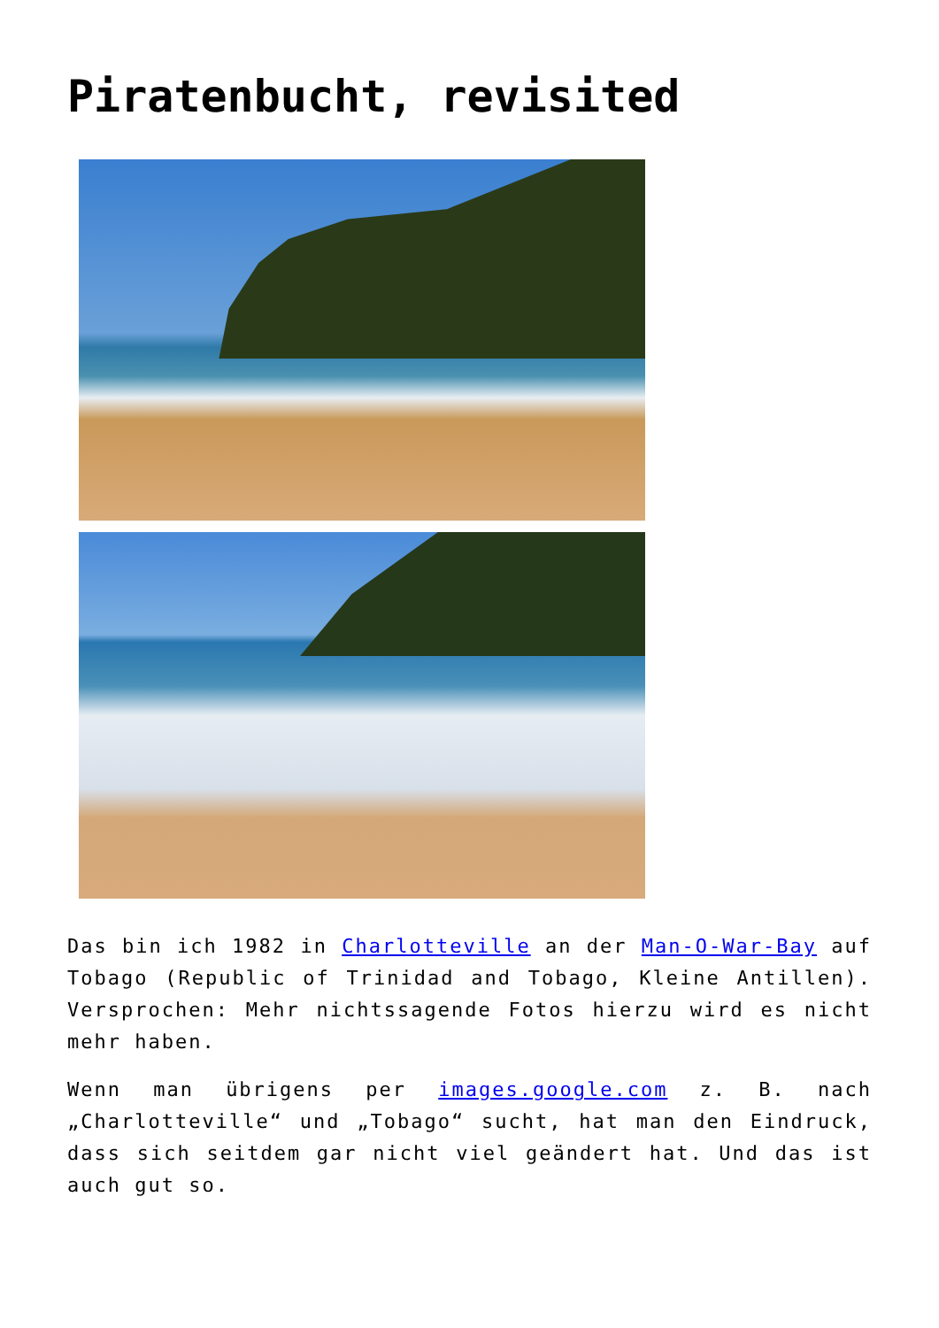Piratenbucht, revisited
Das bin ich 1982 in Charlotteville an der Man-O-War-Bay auf Tobago (Republic of Trinidad and Tobago, Kleine Antillen). Versprochen: Mehr nichtssagende Fotos hierzu wird es nicht mehr haben.
Wenn man übrigens per images.google.com z. B. nach „Charlotteville“ und „Tobago“ sucht, hat man den Eindruck, dass sich seitdem gar nicht viel geändert hat. Und das ist auch gut so.